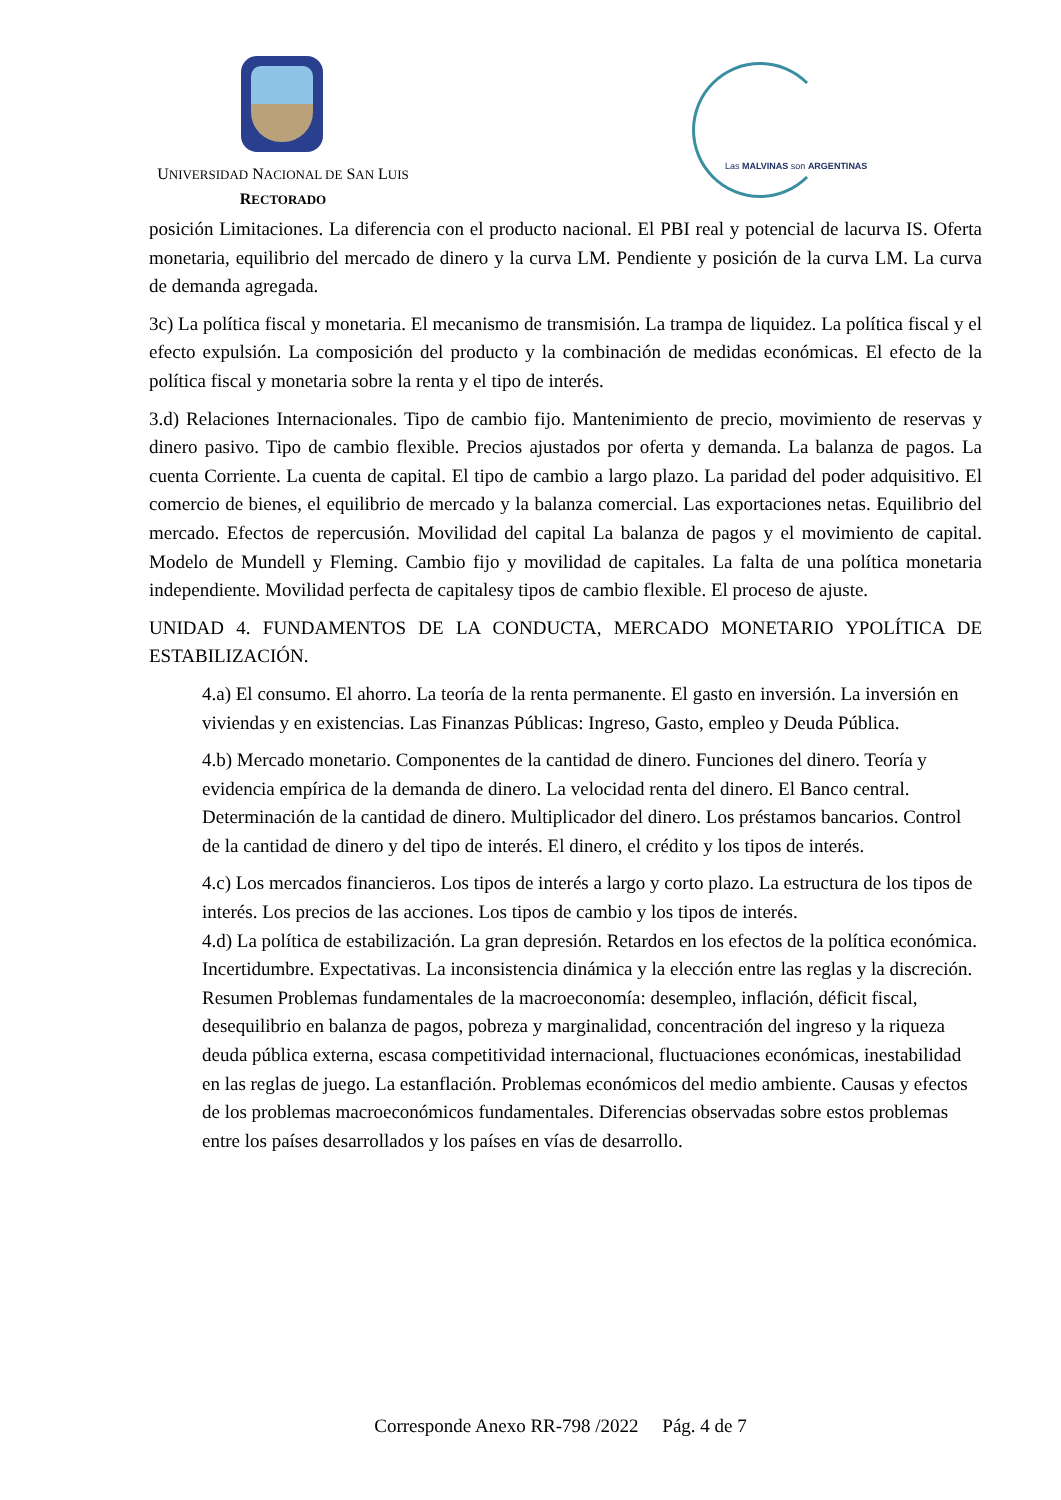UNIVERSIDAD NACIONAL DE SAN LUIS
RECTORADO
Las MALVINAS son ARGENTINAS
posición Limitaciones. La diferencia con el producto nacional. El PBI real y potencial de lacurva IS. Oferta monetaria, equilibrio del mercado de dinero y la curva LM. Pendiente y posición de la curva LM. La curva de demanda agregada.
3c) La política fiscal y monetaria. El mecanismo de transmisión. La trampa de liquidez. La política fiscal y el efecto expulsión. La composición del producto y la combinación de medidas económicas. El efecto de la política fiscal y monetaria sobre la renta y el tipo de interés.
3.d) Relaciones Internacionales. Tipo de cambio fijo. Mantenimiento de precio, movimiento de reservas y dinero pasivo. Tipo de cambio flexible. Precios ajustados por oferta y demanda. La balanza de pagos. La cuenta Corriente. La cuenta de capital. El tipo de cambio a largo plazo. La paridad del poder adquisitivo. El comercio de bienes, el equilibrio de mercado y la balanza comercial. Las exportaciones netas. Equilibrio del mercado. Efectos de repercusión. Movilidad del capital La balanza de pagos y el movimiento de capital. Modelo de Mundell y Fleming. Cambio fijo y movilidad de capitales. La falta de una política monetaria independiente. Movilidad perfecta de capitalesy tipos de cambio flexible. El proceso de ajuste.
UNIDAD 4. FUNDAMENTOS DE LA CONDUCTA, MERCADO MONETARIO YPOLÍTICA DE ESTABILIZACIÓN.
4.a) El consumo. El ahorro. La teoría de la renta permanente. El gasto en inversión. La inversión en viviendas y en existencias. Las Finanzas Públicas: Ingreso, Gasto, empleo y Deuda Pública.
4.b) Mercado monetario. Componentes de la cantidad de dinero. Funciones del dinero. Teoría y evidencia empírica de la demanda de dinero. La velocidad renta del dinero. El Banco central. Determinación de la cantidad de dinero. Multiplicador del dinero. Los préstamos bancarios. Control de la cantidad de dinero y del tipo de interés. El dinero, el crédito y los tipos de interés.
4.c) Los mercados financieros. Los tipos de interés a largo y corto plazo. La estructura de los tipos de interés. Los precios de las acciones. Los tipos de cambio y los tipos de interés.
4.d) La política de estabilización. La gran depresión. Retardos en los efectos de la política económica. Incertidumbre. Expectativas. La inconsistencia dinámica y la elección entre las reglas y la discreción. Resumen Problemas fundamentales de la macroeconomía: desempleo, inflación, déficit fiscal, desequilibrio en balanza de pagos, pobreza y marginalidad, concentración del ingreso y la riqueza deuda pública externa, escasa competitividad internacional, fluctuaciones económicas, inestabilidad en las reglas de juego. La estanflación. Problemas económicos del medio ambiente. Causas y efectos de los problemas macroeconómicos fundamentales. Diferencias observadas sobre estos problemas entre los países desarrollados y los países en vías de desarrollo.
Corresponde Anexo RR-798 /2022 Pág. 4 de 7